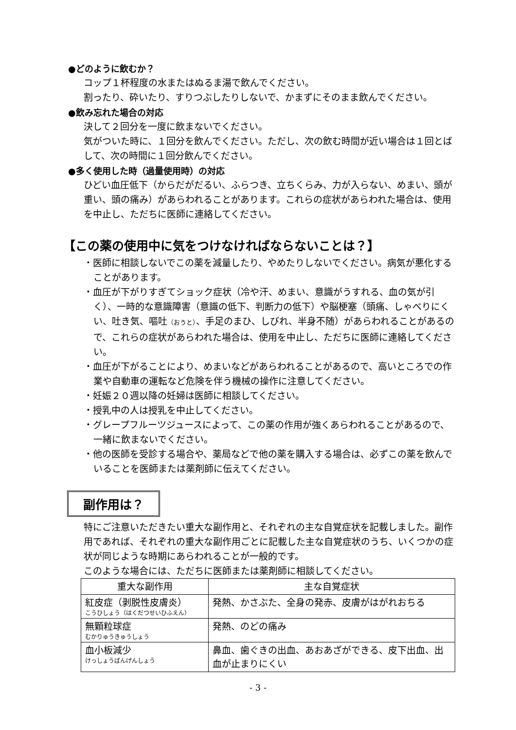●どのように飲むか？
コップ１杯程度の水またはぬるま湯で飲んでください。
割ったり、砕いたり、すりつぶしたりしないで、かまずにそのまま飲んでください。
●飲み忘れた場合の対応
決して２回分を一度に飲まないでください。
気がついた時に、１回分を飲んでください。ただし、次の飲む時間が近い場合は１回とばして、次の時間に１回分飲んでください。
●多く使用した時（過量使用時）の対応
ひどい血圧低下（からだがだるい、ふらつき、立ちくらみ、力が入らない、めまい、頭が重い、頭の痛み）があらわれることがあります。これらの症状があらわれた場合は、使用を中止し、ただちに医師に連絡してください。
【この薬の使用中に気をつけなければならないことは？】
・医師に相談しないでこの薬を減量したり、やめたりしないでください。病気が悪化することがあります。
・血圧が下がりすぎてショック症状（冷や汗、めまい、意識がうすれる、血の気が引く）、一時的な意識障害（意識の低下、判断力の低下）や脳梗塞（頭痛、しゃべりにくい、吐き気、嘔吐（おうと）、手足のまひ、しびれ、半身不随）があらわれることがあるので、これらの症状があらわれた場合は、使用を中止し、ただちに医師に連絡してください。
・血圧が下がることにより、めまいなどがあらわれることがあるので、高いところでの作業や自動車の運転など危険を伴う機械の操作に注意してください。
・妊娠２０週以降の妊婦は医師に相談してください。
・授乳中の人は授乳を中止してください。
・グレープフルーツジュースによって、この薬の作用が強くあらわれることがあるので、一緒に飲まないでください。
・他の医師を受診する場合や、薬局などで他の薬を購入する場合は、必ずこの薬を飲んでいることを医師または薬剤師に伝えてください。
副作用は？
特にご注意いただきたい重大な副作用と、それぞれの主な自覚症状を記載しました。副作用であれば、それぞれの重大な副作用ごとに記載した主な自覚症状のうち、いくつかの症状が同じような時期にあらわれることが一般的です。
このような場合には、ただちに医師または薬剤師に相談してください。
| 重大な副作用 | 主な自覚症状 |
| --- | --- |
| 紅皮症（剥脱性皮膚炎） こうひしょう（はくだつせいひふえん） | 発熱、かさぶた、全身の発赤、皮膚がはがれおちる |
| 無顆粒球症 むかりゅうきゅうしょう | 発熱、のどの痛み |
| 血小板減少 けっしょうばんげんしょう | 鼻血、歯ぐきの出血、あおあざができる、皮下出血、出血が止まりにくい |
- 3 -